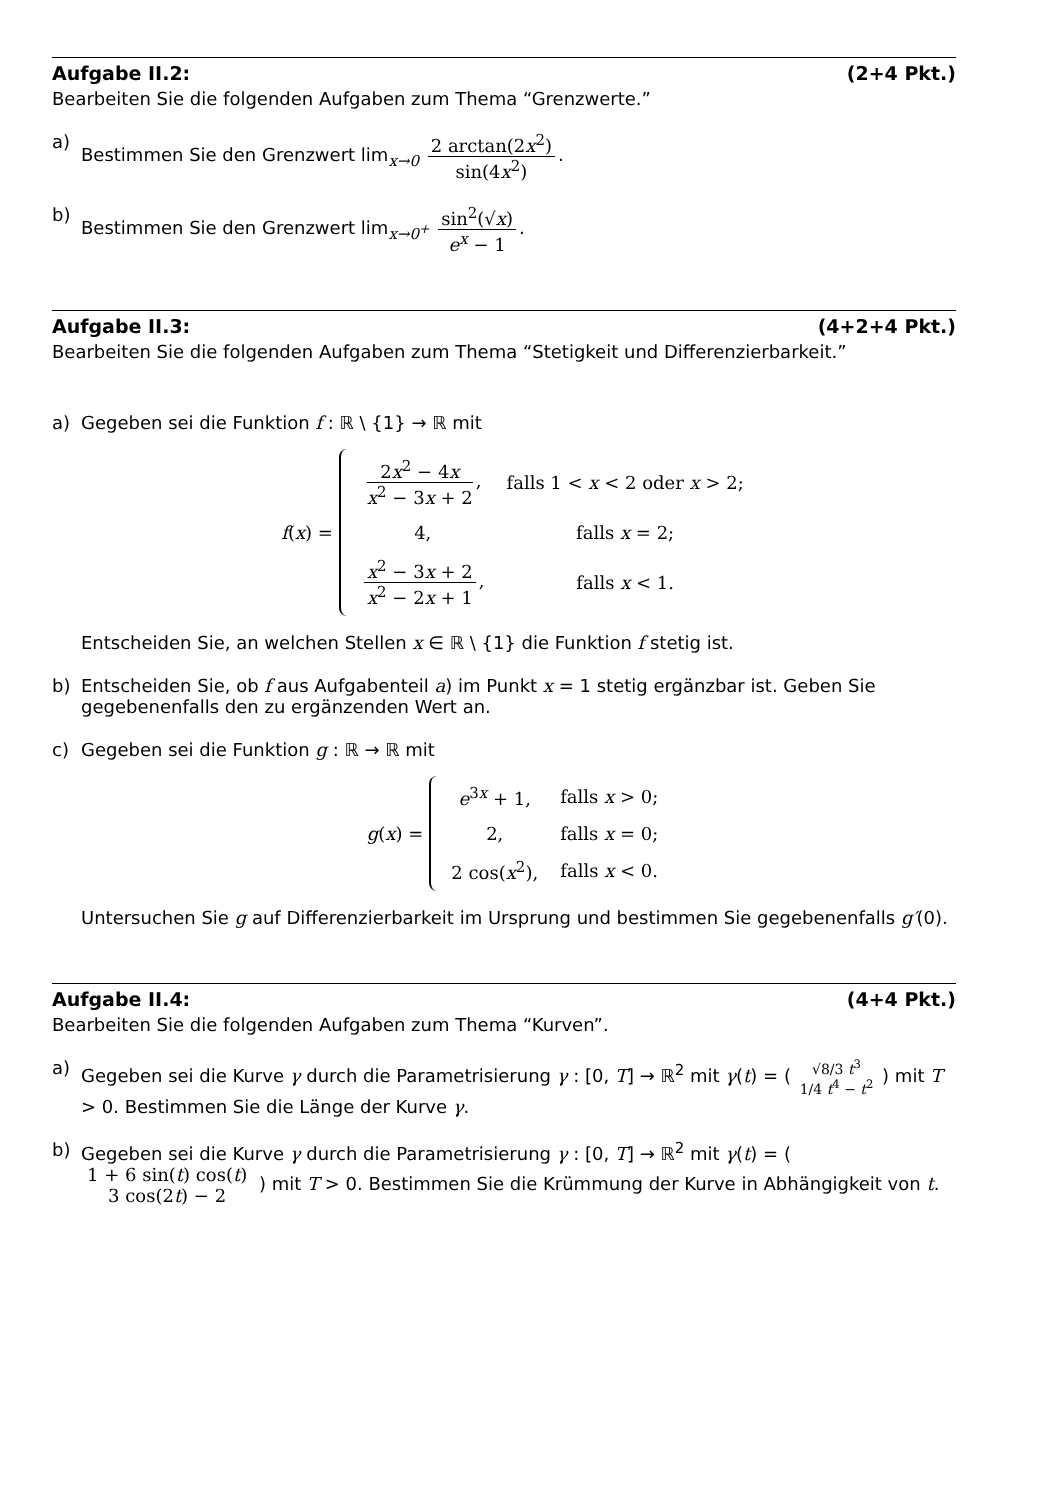Aufgabe II.2: (2+4 Pkt.)
Bearbeiten Sie die folgenden Aufgaben zum Thema “Grenzwerte.”
a) Bestimmen Sie den Grenzwert lim<sub>x→0</sub> 2 arctan(2x<sup>2</sup>) sin(4x<sup>2</sup>).
b) Bestimmen Sie den Grenzwert lim<sub>x→0<sup>+</sup></sub> sin<sup>2</sup>(√x) e<sup>x</sup> − 1.
Aufgabe II.3: (4+2+4 Pkt.)
Bearbeiten Sie die folgenden Aufgaben zum Thema “Stetigkeit und Differenzierbarkeit.”
a) Gegeben sei die Funktion f : ℝ \ {1} → ℝ mit
f (x) =
| 2 x<sup>2</sup> − 4 x x<sup>2</sup> − 3 x + 2 , | falls 1 < x < 2 oder x > 2; |
| 4, | falls x = 2; |
| x<sup>2</sup> − 3 x + 2 x<sup>2</sup> − 2 x + 1 , | falls x < 1. |
Entscheiden Sie, an welchen Stellen x ∈ ℝ \ {1} die Funktion f stetig ist.
b) Entscheiden Sie, ob f aus Aufgabenteil a) im Punkt x = 1 stetig ergänzbar ist. Geben Sie gegebenenfalls den zu ergänzenden Wert an.
c) Gegeben sei die Funktion g : ℝ → ℝ mit
g (x) =
| e<sup>3x</sup> + 1, | falls x > 0; |
| 2, | falls x = 0; |
| 2 cos( x<sup>2</sup>), | falls x < 0. |
Untersuchen Sie g auf Differenzierbarkeit im Ursprung und bestimmen Sie gegebenenfalls g′(0).
Aufgabe II.4: (4+4 Pkt.)
Bearbeiten Sie die folgenden Aufgaben zum Thema “Kurven”.
a) Gegeben sei die Kurve γ durch die Parametrisierung γ : [0, T] → ℝ<sup>2</sup> mit γ(t) = ( √8/3 t<sup>3</sup> 1/4 t<sup>4</sup> − t<sup>2</sup> ) mit T > 0. Bestimmen Sie die Länge der Kurve γ.
b) Gegeben sei die Kurve γ durch die Parametrisierung γ : [0, T] → ℝ<sup>2</sup> mit γ(t) = ( 1 + 6 sin(t) cos(t) 3 cos(2t) − 2 ) mit T > 0. Bestimmen Sie die Krümmung der Kurve in Abhängigkeit von t.